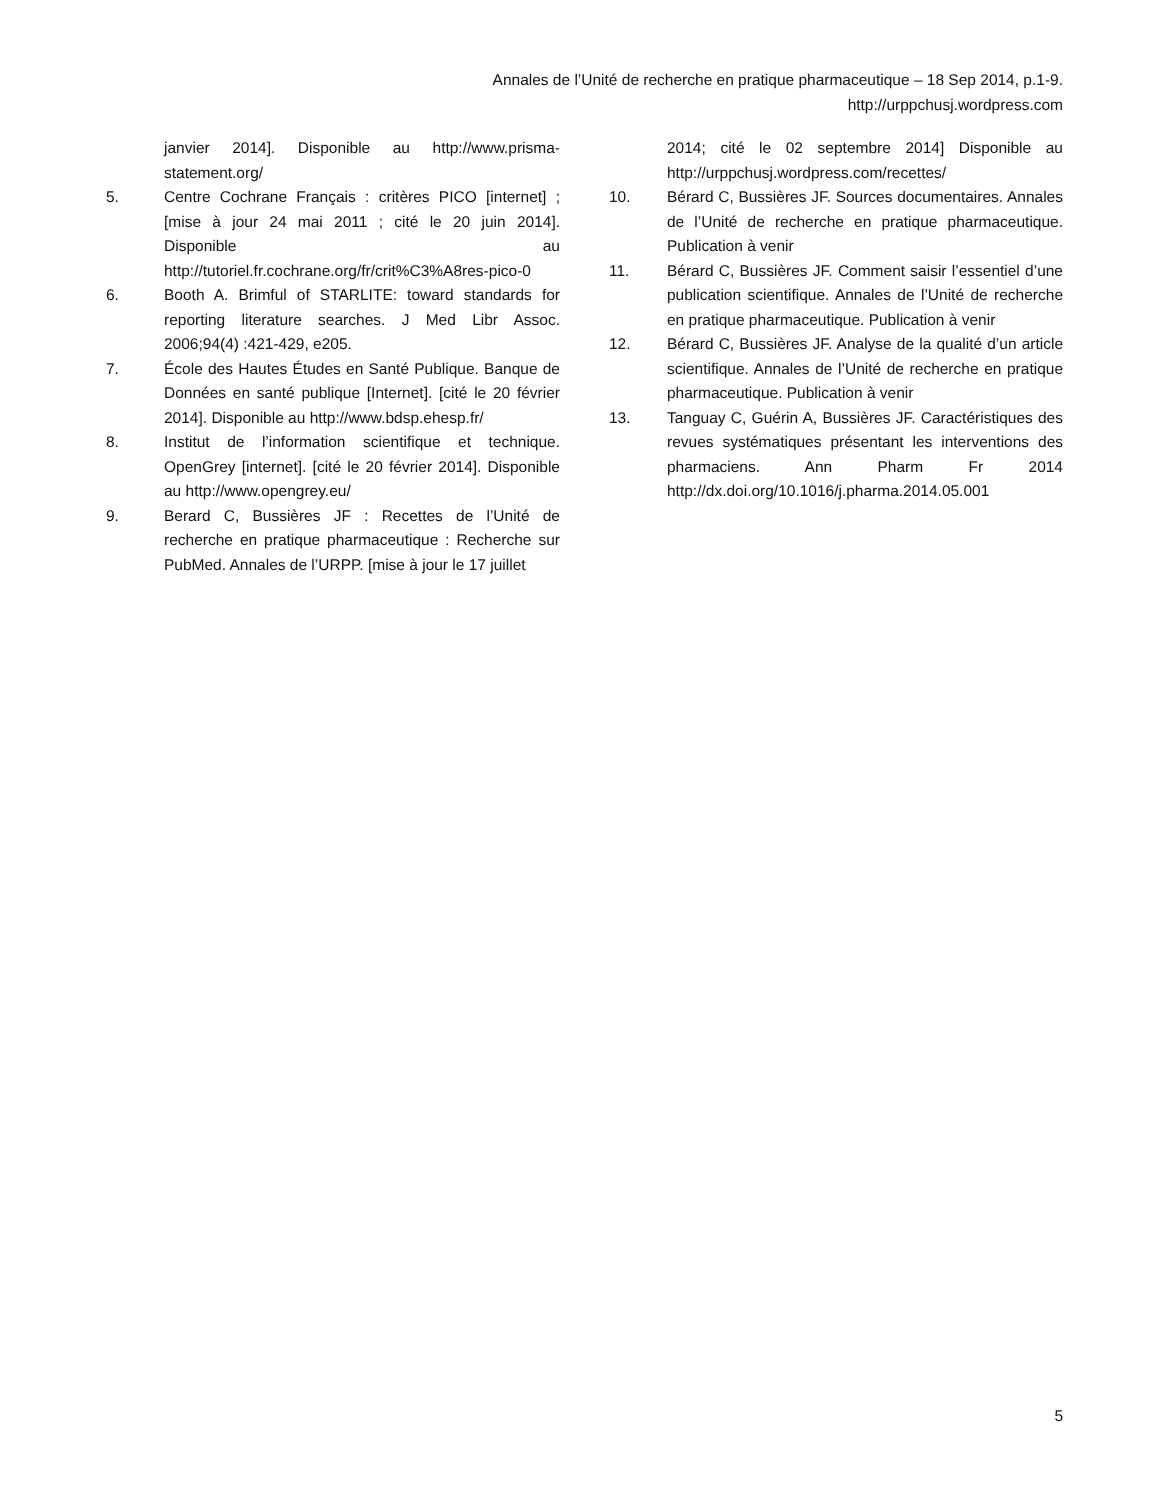Annales de l’Unité de recherche en pratique pharmaceutique – 18 Sep 2014, p.1-9.
http://urppchusj.wordpress.com
janvier 2014]. Disponible au http://www.prisma-statement.org/
5. Centre Cochrane Français : critères PICO [internet] ; [mise à jour 24 mai 2011 ; cité le 20 juin 2014]. Disponible au http://tutoriel.fr.cochrane.org/fr/crit%C3%A8res-pico-0
6. Booth A. Brimful of STARLITE: toward standards for reporting literature searches. J Med Libr Assoc. 2006;94(4) :421-429, e205.
7. École des Hautes Études en Santé Publique. Banque de Données en santé publique [Internet]. [cité le 20 février 2014]. Disponible au http://www.bdsp.ehesp.fr/
8. Institut de l’information scientifique et technique. OpenGrey [internet]. [cité le 20 février 2014]. Disponible au http://www.opengrey.eu/
9. Berard C, Bussières JF : Recettes de l’Unité de recherche en pratique pharmaceutique : Recherche sur PubMed. Annales de l’URPP. [mise à jour le 17 juillet
2014; cité le 02 septembre 2014] Disponible au http://urppchusj.wordpress.com/recettes/
10. Bérard C, Bussières JF. Sources documentaires. Annales de l’Unité de recherche en pratique pharmaceutique. Publication à venir
11. Bérard C, Bussières JF. Comment saisir l’essentiel d’une publication scientifique. Annales de l’Unité de recherche en pratique pharmaceutique. Publication à venir
12. Bérard C, Bussières JF. Analyse de la qualité d’un article scientifique. Annales de l’Unité de recherche en pratique pharmaceutique. Publication à venir
13. Tanguay C, Guérin A, Bussières JF. Caractéristiques des revues systématiques présentant les interventions des pharmaciens. Ann Pharm Fr 2014 http://dx.doi.org/10.1016/j.pharma.2014.05.001
5